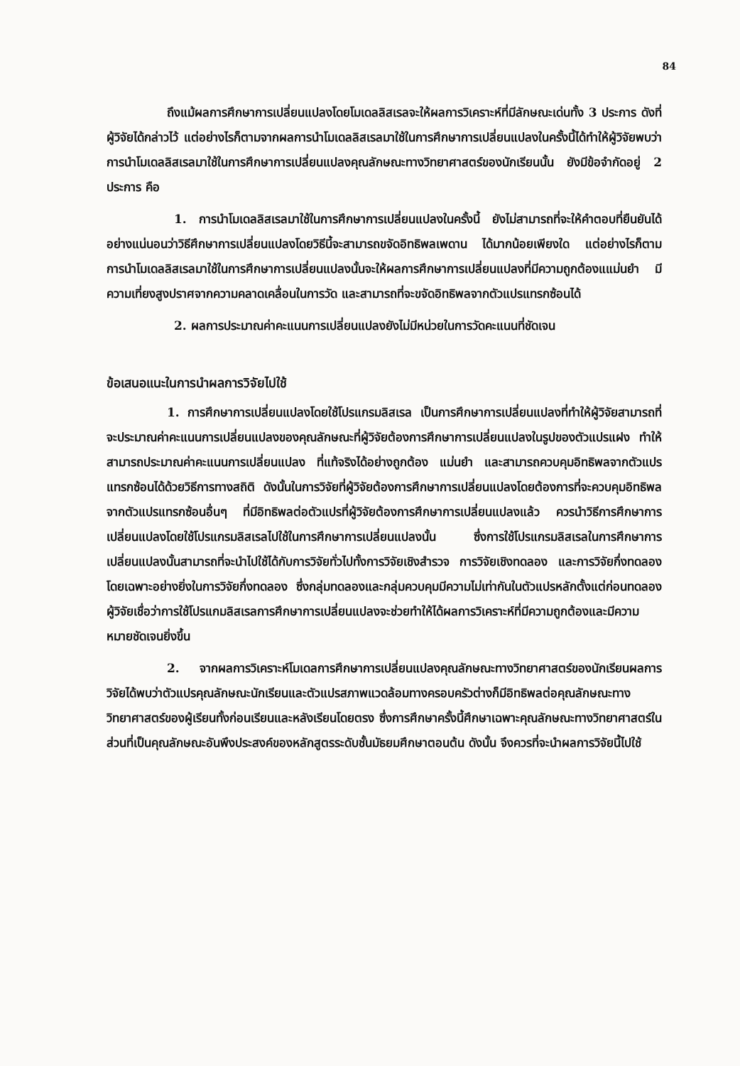84
ถึงแม้ผลการศึกษาการเปลี่ยนแปลงโดยโมเดลลิสเรลจะให้ผลการวิเคราะห์ที่มีลักษณะเด่นทั้ง 3 ประการ ดังที่ผู้วิจัยได้กล่าวไว้ แต่อย่างไรก็ตามจากผลการนำโมเดลลิสเรลมาใช้ในการศึกษาการเปลี่ยนแปลงในครั้งนี้ได้ทำให้ผู้วิจัยพบว่า การนำโมเดลลิสเรลมาใช้ในการศึกษาการเปลี่ยนแปลงคุณลักษณะทางวิทยาศาสตร์ของนักเรียนนั้น ยังมีข้อจำกัดอยู่ 2 ประการ คือ
1. การนำโมเดลลิสเรลมาใช้ในการศึกษาการเปลี่ยนแปลงในครั้งนี้ ยังไม่สามารถที่จะให้คำตอบที่ยืนยันได้อย่างแน่นอนว่าวิธีศึกษาการเปลี่ยนแปลงโดยวิธีนี้จะสามารถขจัดอิทธิพลเพดาน ได้มากน้อยเพียงใด แต่อย่างไรก็ตาม การนำโมเดลลิสเรลมาใช้ในการศึกษาการเปลี่ยนแปลงนั้นจะให้ผลการศึกษาการเปลี่ยนแปลงที่มีความถูกต้องแแม่นยำ มีความเที่ยงสูงปราศจากความคลาดเคลื่อนในการวัด และสามารถที่จะขจัดอิทธิพลจากตัวแปรแทรกซ้อนได้
2. ผลการประมาณค่าคะแนนการเปลี่ยนแปลงยังไม่มีหน่วยในการวัดคะแนนที่ชัดเจน
ข้อเสนอแนะในการนำผลการวิจัยไปใช้
1. การศึกษาการเปลี่ยนแปลงโดยใช้โปรแกรมลิสเรล เป็นการศึกษาการเปลี่ยนแปลงที่ทำให้ผู้วิจัยสามารถที่จะประมาณค่าคะแนนการเปลี่ยนแปลงของคุณลักษณะที่ผู้วิจัยต้องการศึกษาการเปลี่ยนแปลงในรูปของตัวแปรแฝง ทำให้สามารถประมาณค่าคะแนนการเปลี่ยนแปลง ที่แท้จริงได้อย่างถูกต้อง แม่นยำ และสามารถควบคุมอิทธิพลจากตัวแปรแทรกซ้อนได้ด้วยวิธีการทางสถิติ ดังนั้นในการวิจัยที่ผู้วิจัยต้องการศึกษาการเปลี่ยนแปลงโดยต้องการที่จะควบคุมอิทธิพลจากตัวแปรแทรกซ้อนอื่นๆ ที่มีอิทธิพลต่อตัวแปรที่ผู้วิจัยต้องการศึกษาการเปลี่ยนแปลงแล้ว ควรนำวิธีการศึกษาการเปลี่ยนแปลงโดยใช้โปรแกรมลิสเรลไปใช้ในการศึกษาการเปลี่ยนแปลงนั้น ซึ่งการใช้โปรแกรมลิสเรลในการศึกษาการเปลี่ยนแปลงนั้นสามารถที่จะนำไปใช้ได้กับการวิจัยทั่วไปทั้งการวิจัยเชิงสำรวจ การวิจัยเชิงทดลอง และการวิจัยกึ่งทดลอง โดยเฉพาะอย่างยิ่งในการวิจัยกึ่งทดลอง ซึ่งกลุ่มทดลองและกลุ่มควบคุมมีความไม่เท่ากันในตัวแปรหลักตั้งแต่ก่อนทดลอง ผู้วิจัยเชื่อว่าการใช้โปรแกมลิสเรลการศึกษาการเปลี่ยนแปลงจะช่วยทำให้ได้ผลการวิเคราะห์ที่มีความถูกต้องและมีความหมายชัดเจนยิ่งขึ้น
2. จากผลการวิเคราะห์โมเดลการศึกษาการเปลี่ยนแปลงคุณลักษณะทางวิทยาศาสตร์ของนักเรียนผลการวิจัยได้พบว่าตัวแปรคุณลักษณะนักเรียนและตัวแปรสภาพแวดล้อมทางครอบครัวต่างก็มีอิทธิพลต่อคุณลักษณะทางวิทยาศาสตร์ของผู้เรียนทั้งก่อนเรียนและหลังเรียนโดยตรง ซึ่งการศึกษาครั้งนี้ศึกษาเฉพาะคุณลักษณะทางวิทยาศาสตร์ในส่วนที่เป็นคุณลักษณะอันพึงประสงค์ของหลักสูตรระดับชั้นมัธยมศึกษาตอนต้น ดังนั้น จึงควรที่จะนำผลการวิจัยนี้ไปใช้